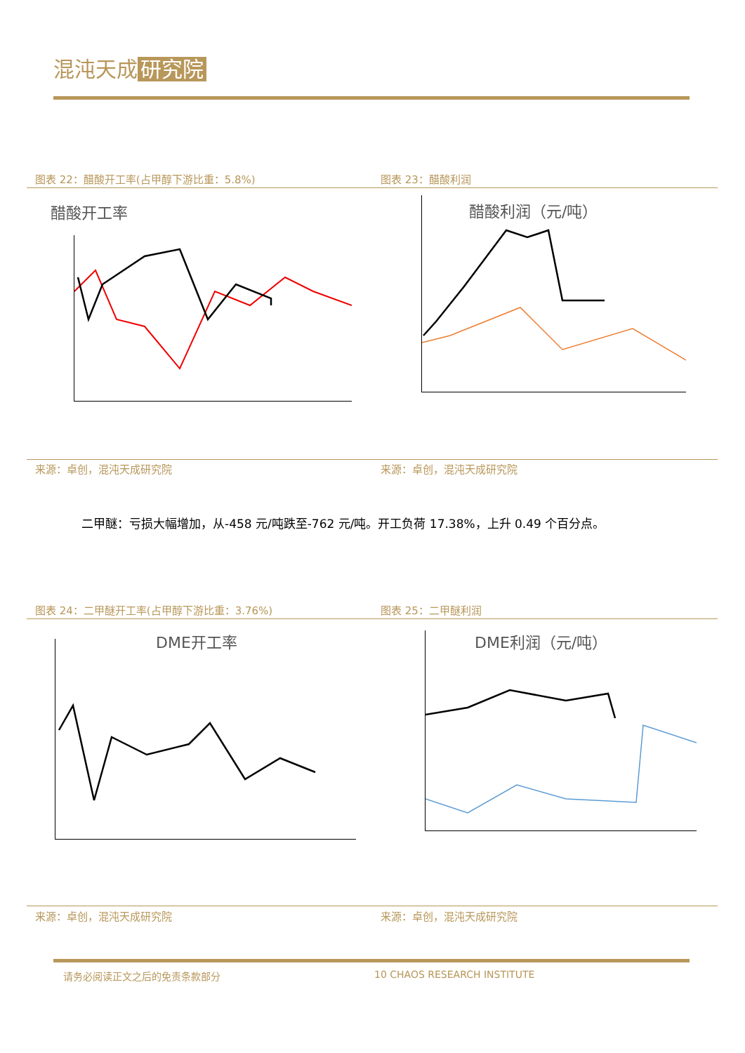混沌天成 研究院
图表 22：醋酸开工率(占甲醇下游比重：5.8%)
图表 23：醋酸利润
醋酸开工率 醋酸利润（元/吨）
来源：卓创，混沌天成研究院 来源：卓创，混沌天成研究院
二甲醚：亏损大幅增加，从-458 元/吨跌至-762 元/吨。开工负荷 17.38%，上升 0.49 个百分点。
图表 24：二甲醚开工率(占甲醇下游比重：3.76%)
图表 25：二甲醚利润
DME开工率 DME利润（元/吨）
来源：卓创，混沌天成研究院 来源：卓创，混沌天成研究院
请务必阅读正文之后的免责条款部分 10 CHAOS RESEARCH INSTITUTE